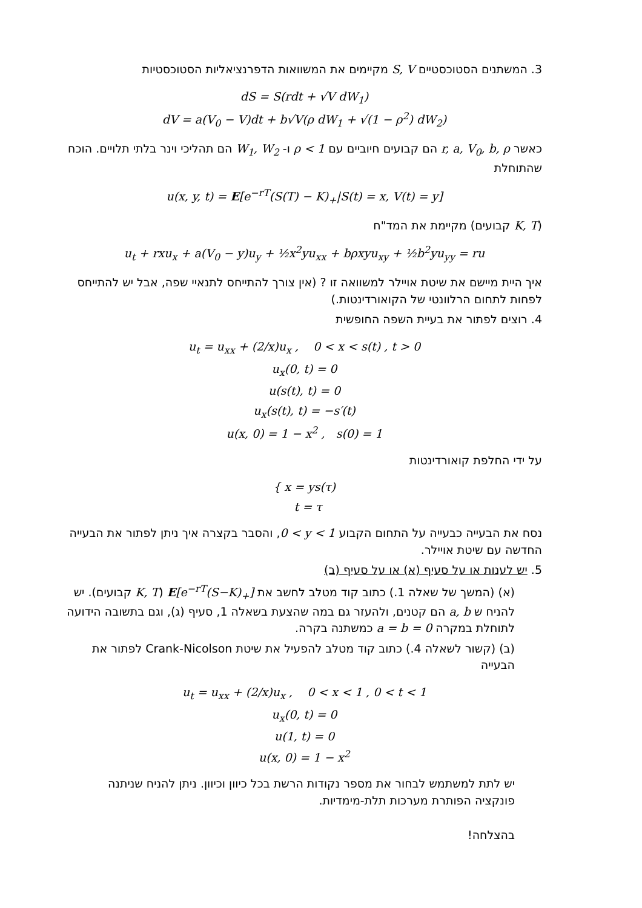3. המשתנים הסטוכסטיים S, V מקיימים את המשוואות הדפרנציאליות הסטוכסטיות
dS = S(rdt + √V dW<sub>1</sub>)
dV = a(V<sub>0</sub> − V)dt + b√V(ρ dW<sub>1</sub> + √(1 − ρ<sup>2</sup>) dW<sub>2</sub>)
כאשר r, a, V<sub>0</sub>, b, ρ הם קבועים חיוביים עם ρ < 1 ו- W<sub>1</sub>, W<sub>2</sub> הם תהליכי וינר בלתי תלויים. הוכח שהתוחלת
u(x, y, t) = E[e<sup>−rT</sup>(S(T) − K)<sub>+</sub>|S(t) = x, V(t) = y]
(K, T קבועים) מקיימת את המד"ח
u<sub>t</sub> + rxu<sub>x</sub> + a(V<sub>0</sub> − y)u<sub>y</sub> + ½x<sup>2</sup>yu<sub>xx</sub> + bρxyu<sub>xy</sub> + ½b<sup>2</sup>yu<sub>yy</sub> = ru
איך היית מיישם את שיטת אויילר למשוואה זו ? (אין צורך להתייחס לתנאיי שפה, אבל יש להתייחס לפחות לתחום הרלוונטי של הקואורדינטות.)
4. רוצים לפתור את בעיית השפה החופשית
u<sub>t</sub> = u<sub>xx</sub> + (2/x)u<sub>x</sub> , 0 < x < s(t) , t > 0
u<sub>x</sub>(0, t) = 0
u(s(t), t) = 0
u<sub>x</sub>(s(t), t) = −s′(t)
u(x, 0) = 1 − x<sup>2</sup> , s(0) = 1
על ידי החלפת קואורדינטות
{ x = ys(τ)
t = τ
נסח את הבעייה כבעייה על התחום הקבוע 0 < y < 1, והסבר בקצרה איך ניתן לפתור את הבעייה החדשה עם שיטת אויילר.
5. יש לענות או על סעיף (א) או על סעיף (ב)
(א) (המשך של שאלה 1.) כתוב קוד מטלב לחשב את E[e<sup>−rT</sup>(S−K)<sub>+</sub>] (K, T קבועים). יש להניח ש a, b הם קטנים, ולהעזר גם במה שהצעת בשאלה 1, סעיף (ג), וגם בתשובה הידועה לתוחלת במקרה a = b = 0 כמשתנה בקרה.
(ב) (קשור לשאלה 4.) כתוב קוד מטלב להפעיל את שיטת Crank-Nicolson לפתור את הבעייה
u<sub>t</sub> = u<sub>xx</sub> + (2/x)u<sub>x</sub> , 0 < x < 1 , 0 < t < 1
u<sub>x</sub>(0, t) = 0
u(1, t) = 0
u(x, 0) = 1 − x<sup>2</sup>
יש לתת למשתמש לבחור את מספר נקודות הרשת בכל כיוון וכיוון. ניתן להניח שניתנה פונקציה הפותרת מערכות תלת-מימדיות.
בהצלחה!